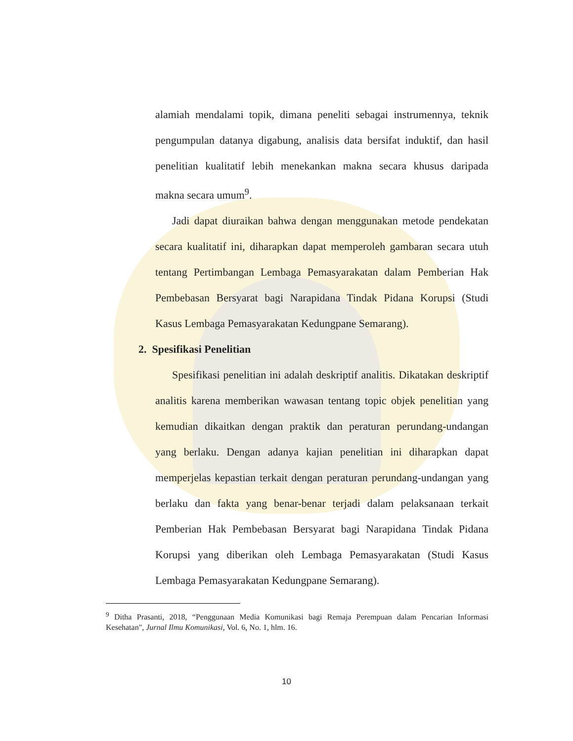alamiah mendalami topik, dimana peneliti sebagai instrumennya, teknik pengumpulan datanya digabung, analisis data bersifat induktif, dan hasil penelitian kualitatif lebih menekankan makna secara khusus daripada makna secara umum<sup>9</sup>.
Jadi dapat diuraikan bahwa dengan menggunakan metode pendekatan secara kualitatif ini, diharapkan dapat memperoleh gambaran secara utuh tentang Pertimbangan Lembaga Pemasyarakatan dalam Pemberian Hak Pembebasan Bersyarat bagi Narapidana Tindak Pidana Korupsi (Studi Kasus Lembaga Pemasyarakatan Kedungpane Semarang).
2. Spesifikasi Penelitian
Spesifikasi penelitian ini adalah deskriptif analitis. Dikatakan deskriptif analitis karena memberikan wawasan tentang topic objek penelitian yang kemudian dikaitkan dengan praktik dan peraturan perundang-undangan yang berlaku. Dengan adanya kajian penelitian ini diharapkan dapat memperjelas kepastian terkait dengan peraturan perundang-undangan yang berlaku dan fakta yang benar-benar terjadi dalam pelaksanaan terkait Pemberian Hak Pembebasan Bersyarat bagi Narapidana Tindak Pidana Korupsi yang diberikan oleh Lembaga Pemasyarakatan (Studi Kasus Lembaga Pemasyarakatan Kedungpane Semarang).
<sup>9</sup> Ditha Prasanti, 2018, “Penggunaan Media Komunikasi bagi Remaja Perempuan dalam Pencarian Informasi Kesehatan", Jurnal Ilmu Komunikasi, Vol. 6, No. 1, hlm. 16.
10